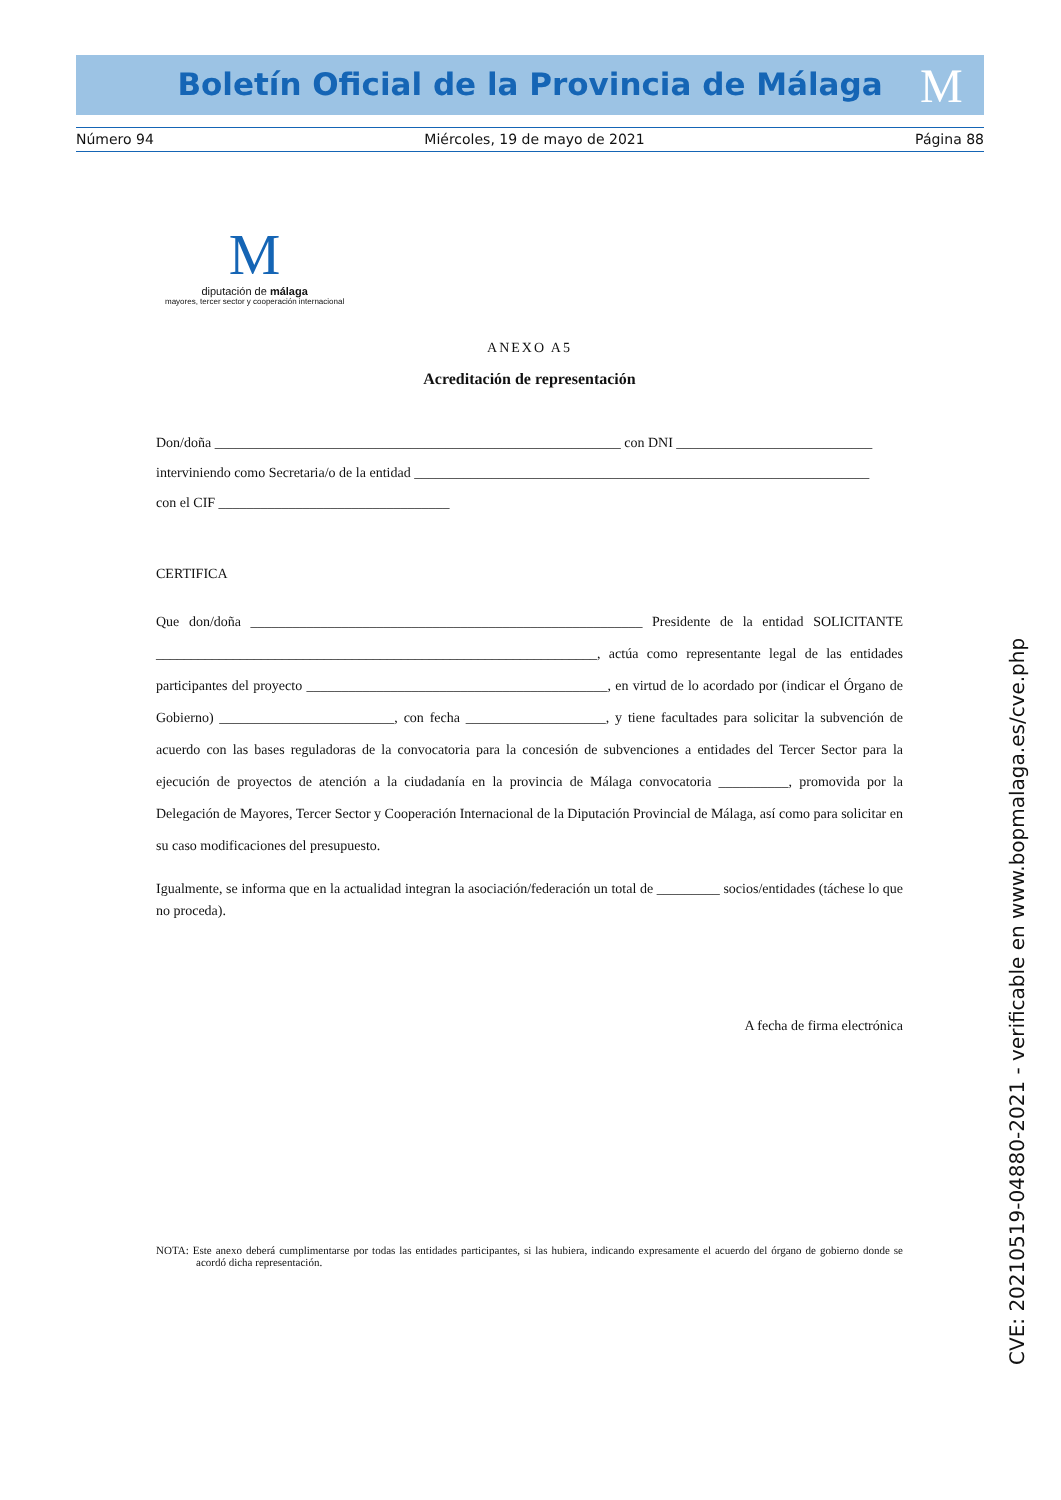Boletín Oficial de la Provincia de Málaga M
Número 94 Miércoles, 19 de mayo de 2021 Página 88
M
diputación de málaga
mayores, tercer sector y cooperación internacional
ANEXO A5
Acreditación de representación
Don/doña __________________________________________________________ con DNI ____________________________
interviniendo como Secretaria/o de la entidad _________________________________________________________________
con el CIF _________________________________
CERTIFICA
Que don/doña ________________________________________________________ Presidente de la entidad SOLICITANTE _______________________________________________________________, actúa como representante legal de las entidades participantes del proyecto ___________________________________________, en virtud de lo acordado por (indicar el Órgano de Gobierno) _________________________, con fecha ____________________, y tiene facultades para solicitar la subvención de acuerdo con las bases reguladoras de la convocatoria para la concesión de subvenciones a entidades del Tercer Sector para la ejecución de proyectos de atención a la ciudadanía en la provincia de Málaga convocatoria __________, promovida por la Delegación de Mayores, Tercer Sector y Cooperación Internacional de la Diputación Provincial de Málaga, así como para solicitar en su caso modificaciones del presupuesto.
Igualmente, se informa que en la actualidad integran la asociación/federación un total de _________ socios/entidades (táchese lo que no proceda).
A fecha de firma electrónica
NOTA: Este anexo deberá cumplimentarse por todas las entidades participantes, si las hubiera, indicando expresamente el acuerdo del órgano de gobierno donde se acordó dicha representación.
CVE: 20210519-04880-2021 - verificable en www.bopmalaga.es/cve.php